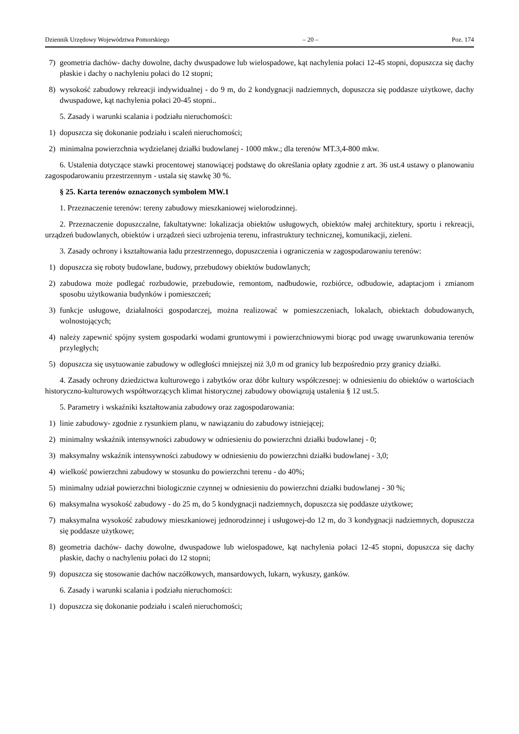Dziennik Urzędowy Województwa Pomorskiego – 20 – Poz. 174
7) geometria dachów- dachy dowolne, dachy dwuspadowe lub wielospadowe, kąt nachylenia połaci 12-45 stopni, dopuszcza się dachy płaskie i dachy o nachyleniu połaci do 12 stopni;
8) wysokość zabudowy rekreacji indywidualnej - do 9 m, do 2 kondygnacji nadziemnych, dopuszcza się poddasze użytkowe, dachy dwuspadowe, kąt nachylenia połaci 20-45 stopni..
5. Zasady i warunki scalania i podziału nieruchomości:
1) dopuszcza się dokonanie podziału i scaleń nieruchomości;
2) minimalna powierzchnia wydzielanej działki budowlanej - 1000 mkw.; dla terenów MT.3,4-800 mkw.
6. Ustalenia dotyczące stawki procentowej stanowiącej podstawę do określania opłaty zgodnie z art. 36 ust.4 ustawy o planowaniu zagospodarowaniu przestrzennym - ustala się stawkę 30 %.
§ 25. Karta terenów oznaczonych symbolem MW.1
1. Przeznaczenie terenów: tereny zabudowy mieszkaniowej wielorodzinnej.
2. Przeznaczenie dopuszczalne, fakultatywne: lokalizacja obiektów usługowych, obiektów małej architektury, sportu i rekreacji, urządzeń budowlanych, obiektów i urządzeń sieci uzbrojenia terenu, infrastruktury technicznej, komunikacji, zieleni.
3. Zasady ochrony i kształtowania ładu przestrzennego, dopuszczenia i ograniczenia w zagospodarowaniu terenów:
1) dopuszcza się roboty budowlane, budowy, przebudowy obiektów budowlanych;
2) zabudowa może podlegać rozbudowie, przebudowie, remontom, nadbudowie, rozbiórce, odbudowie, adaptacjom i zmianom sposobu użytkowania budynków i pomieszczeń;
3) funkcje usługowe, działalności gospodarczej, można realizować w pomieszczeniach, lokalach, obiektach dobudowanych, wolnostojących;
4) należy zapewnić spójny system gospodarki wodami gruntowymi i powierzchniowymi biorąc pod uwagę uwarunkowania terenów przyległych;
5) dopuszcza się usytuowanie zabudowy w odległości mniejszej niż 3,0 m od granicy lub bezpośrednio przy granicy działki.
4. Zasady ochrony dziedzictwa kulturowego i zabytków oraz dóbr kultury współczesnej: w odniesieniu do obiektów o wartościach historyczno-kulturowych współtworzących klimat historycznej zabudowy obowiązują ustalenia § 12 ust.5.
5. Parametry i wskaźniki kształtowania zabudowy oraz zagospodarowania:
1) linie zabudowy- zgodnie z rysunkiem planu, w nawiązaniu do zabudowy istniejącej;
2) minimalny wskaźnik intensywności zabudowy w odniesieniu do powierzchni działki budowlanej - 0;
3) maksymalny wskaźnik intensywności zabudowy w odniesieniu do powierzchni działki budowlanej - 3,0;
4) wielkość powierzchni zabudowy w stosunku do powierzchni terenu - do 40%;
5) minimalny udział powierzchni biologicznie czynnej w odniesieniu do powierzchni działki budowlanej - 30 %;
6) maksymalna wysokość zabudowy - do 25 m, do 5 kondygnacji nadziemnych, dopuszcza się poddasze użytkowe;
7) maksymalna wysokość zabudowy mieszkaniowej jednorodzinnej i usługowej-do 12 m, do 3 kondygnacji nadziemnych, dopuszcza się poddasze użytkowe;
8) geometria dachów- dachy dowolne, dwuspadowe lub wielospadowe, kąt nachylenia połaci 12-45 stopni, dopuszcza się dachy płaskie, dachy o nachyleniu połaci do 12 stopni;
9) dopuszcza się stosowanie dachów naczółkowych, mansardowych, lukarn, wykuszy, ganków.
6. Zasady i warunki scalania i podziału nieruchomości:
1) dopuszcza się dokonanie podziału i scaleń nieruchomości;